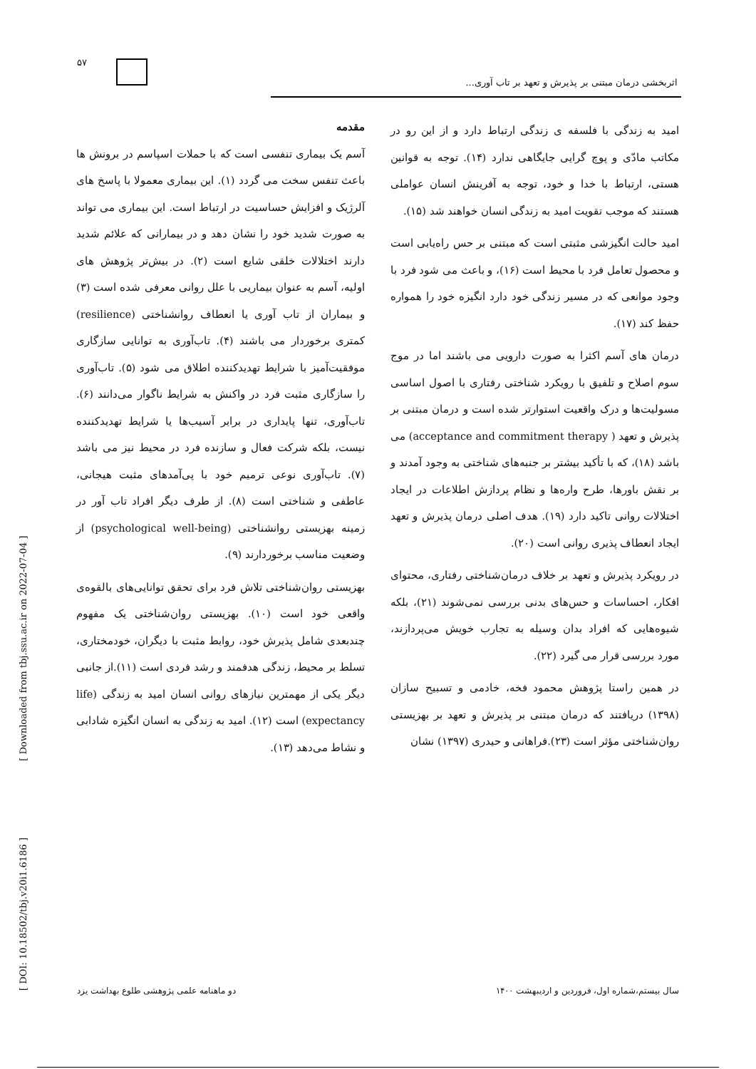۵۷
اثربخشی درمان مبتنی بر پذیرش و تعهد بر تاب آوری...
مقدمه
آسم یک بیماری تنفسی است که با حملات اسپاسم در برونش ها باعث تنفس سخت می گردد (۱). این بیماری معمولا با پاسخ های آلرژیک و افزایش حساسیت در ارتباط است. این بیماری می تواند به صورت شدید خود را نشان دهد و در بیمارانی که علائم شدید دارند اختلالات خلقی شایع است (۲). در بیش‌تر پژوهش های اولیه، آسم به عنوان بیماریی با علل روانی معرفی شده است (۳) و بیماران از تاب آوری یا انعطاف روانشناختی (resilience) کمتری برخوردار می باشند (۴). تاب‌آوری به توانایی سازگاری موفقیت‌آمیز با شرایط تهدیدکننده اطلاق می شود (۵). تاب‌آوری را سازگاری مثبت فرد در واکنش به شرایط ناگوار می‌دانند (۶). تاب‌آوری، تنها پایداری در برابر آسیب‌ها یا شرایط تهدیدکننده نیست، بلکه شرکت فعال و سازنده فرد در محیط نیز می باشد (۷). تاب‌آوری نوعی ترمیم خود با پی‌آمدهای مثبت هیجانی، عاطفی و شناختی است (۸). از طرف دیگر افراد تاب آور در زمینه بهزیستی روانشناختی (psychological well-being) از وضعیت مناسب برخوردارند (۹).
بهزیستی روان‌شناختی تلاش فرد برای تحقق توانایی‌های بالقوه‌ی واقعی خود است (۱۰). بهزیستی روان‌شناختی یک مفهوم چندبعدی شامل پذیرش خود، روابط مثبت با دیگران، خودمختاری، تسلط بر محیط، زندگی هدفمند و رشد فردی است (۱۱).از جانبی دیگر یکی از مهمترین نیازهای روانی انسان امید به زندگی (life expectancy) است (۱۲). امید به زندگی به انسان انگیزه شادابی و نشاط می‌دهد (۱۳).
امید به زندگی با فلسفه ی زندگی ارتباط دارد و از این رو در مکاتب مادّی و پوچ گرایی جایگاهی ندارد (۱۴). توجه به قوانین هستی، ارتباط با خدا و خود، توجه به آفرینش انسان عواملی هستند که موجب تقویت امید به زندگی انسان خواهند شد (۱۵).
امید حالت انگیزشی مثبتی است که مبتنی بر حس راه‌یابی است و محصول تعامل فرد با محیط است (۱۶)، و باعث می شود فرد با وجود موانعی که در مسیر زندگی خود دارد انگیزه خود را همواره حفظ کند (۱۷).
درمان های آسم اکثرا به صورت دارویی می باشند اما در موج سوم اصلاح و تلفیق با رویکرد شناختی رفتاری با اصول اساسی مسولیت‌ها و درک واقعیت استوارتر شده است و درمان مبتنی بر پذیرش و تعهد ( acceptance and commitment therapy) می باشد (۱۸)، که با تأکید بیشتر بر جنبه‌های شناختی به وجود آمدند و بر نقش باورها، طرح واره‌ها و نظام پردازش اطلاعات در ایجاد اختلالات روانی تاکید دارد (۱۹). هدف اصلی درمان پذیرش و تعهد ایجاد انعطاف پذیری روانی است (۲۰).
در رویکرد پذیرش و تعهد بر خلاف درمان‌شناختی رفتاری، محتوای افکار، احساسات و حس‌های بدنی بررسی نمی‌شوند (۲۱)، بلکه شیوه‌هایی که افراد بدان وسیله به تجارب خویش می‌پردازند، مورد بررسی قرار می گیرد (۲۲).
در همین راستا پژوهش محمود فخه، خادمی و تسبیح سازان (۱۳۹۸) دریافتند که درمان مبتنی بر پذیرش و تعهد بر بهزیستی روان‌شناختی مؤثر است (۲۳).فراهانی و حیدری (۱۳۹۷) نشان
دو ماهنامه علمی پژوهشی طلوع بهداشت یزد سال بیستم،شماره اول، فروردین و اردیبهشت ۱۴۰۰
[ DOI: 10.18502/tbj.v20i1.6186 ] [ Downloaded from tbj.ssu.ac.ir on 2022-07-04 ]